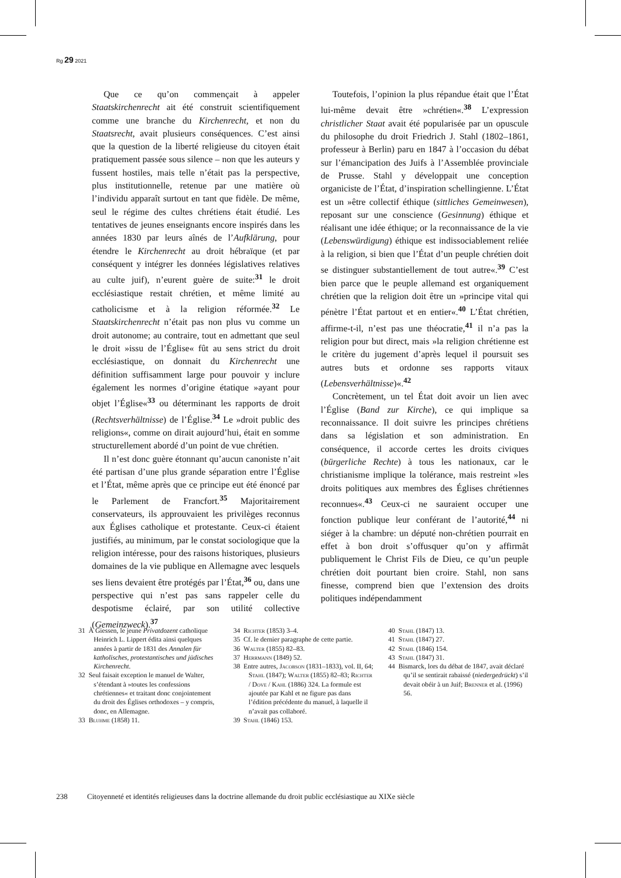Rg 29 2021
Que ce qu’on commençait à appeler Staatskirchenrecht ait été construit scientifiquement comme une branche du Kirchenrecht, et non du Staatsrecht, avait plusieurs conséquences. C’est ainsi que la question de la liberté religieuse du citoyen était pratiquement passée sous silence – non que les auteurs y fussent hostiles, mais telle n’était pas la perspective, plus institutionnelle, retenue par une matière où l’individu apparaît surtout en tant que fidèle. De même, seul le régime des cultes chrétiens était étudié. Les tentatives de jeunes enseignants encore inspirés dans les années 1830 par leurs aînés de l’Aufklärung, pour étendre le Kirchenrecht au droit hébraïque (et par conséquent y intégrer les données législatives relatives au culte juif), n’eurent guère de suite:<sup>31</sup> le droit ecclésiastique restait chrétien, et même limité au catholicisme et à la religion réformée.<sup>32</sup> Le Staatskirchenrecht n’était pas non plus vu comme un droit autonome; au contraire, tout en admettant que seul le droit »issu de l’Église« fût au sens strict du droit ecclésiastique, on donnait du Kirchenrecht une définition suffisamment large pour pouvoir y inclure également les normes d’origine étatique »ayant pour objet l’Église«<sup>33</sup> ou déterminant les rapports de droit (Rechtsverhältnisse) de l’Église.<sup>34</sup> Le »droit public des religions«, comme on dirait aujourd’hui, était en somme structurellement abordé d’un point de vue chrétien.
Il n’est donc guère étonnant qu’aucun canoniste n’ait été partisan d’une plus grande séparation entre l’Église et l’État, même après que ce principe eut été énoncé par le Parlement de Francfort.<sup>35</sup> Majoritairement conservateurs, ils approuvaient les privilèges reconnus aux Églises catholique et protestante. Ceux-ci étaient justifiés, au minimum, par le constat sociologique que la religion intéresse, pour des raisons historiques, plusieurs domaines de la vie publique en Allemagne avec lesquels ses liens devaient être protégés par l’État,<sup>36</sup> ou, dans une perspective qui n’est pas sans rappeler celle du despotisme éclairé, par son utilité collective (Gemeinzweck).<sup>37</sup>
Toutefois, l’opinion la plus répandue était que l’État lui-même devait être »chrétien«.<sup>38</sup> L’expression christlicher Staat avait été popularisée par un opuscule du philosophe du droit Friedrich J. Stahl (1802–1861, professeur à Berlin) paru en 1847 à l’occasion du débat sur l’émancipation des Juifs à l’Assemblée provinciale de Prusse. Stahl y développait une conception organiciste de l’État, d’inspiration schellingienne. L’État est un »être collectif éthique (sittliches Gemeinwesen), reposant sur une conscience (Gesinnung) éthique et réalisant une idée éthique; or la reconnaissance de la vie (Lebenswürdigung) éthique est indissociablement reliée à la religion, si bien que l’État d’un peuple chrétien doit se distinguer substantiellement de tout autre«.<sup>39</sup> C’est bien parce que le peuple allemand est organiquement chrétien que la religion doit être un »principe vital qui pénètre l’État partout et en entier«.<sup>40</sup> L’État chrétien, affirme-t-il, n’est pas une théocratie,<sup>41</sup> il n’a pas la religion pour but direct, mais »la religion chrétienne est le critère du jugement d’après lequel il poursuit ses autres buts et ordonne ses rapports vitaux (Lebensverhältnisse)«.<sup>42</sup>
Concrètement, un tel État doit avoir un lien avec l’Église (Band zur Kirche), ce qui implique sa reconnaissance. Il doit suivre les principes chrétiens dans sa législation et son administration. En conséquence, il accorde certes les droits civiques (bürgerliche Rechte) à tous les nationaux, car le christianisme implique la tolérance, mais restreint »les droits politiques aux membres des Églises chrétiennes reconnues«.<sup>43</sup> Ceux-ci ne sauraient occuper une fonction publique leur conférant de l’autorité,<sup>44</sup> ni siéger à la chambre: un député non-chrétien pourrait en effet à bon droit s’offusquer qu’on y affirmât publiquement le Christ Fils de Dieu, ce qu’un peuple chrétien doit pourtant bien croire. Stahl, non sans finesse, comprend bien que l’extension des droits politiques indépendamment
31 À Giessen, le jeune Privatdozent catholique Heinrich L. Lippert édita ainsi quelques années à partir de 1831 des Annalen für katholisches, protestantisches und jüdisches Kirchenrecht.
32 Seul faisait exception le manuel de Walter, s’étendant à »toutes les confessions chrétiennes« et traitant donc conjointement du droit des Églises orthodoxes – y compris, donc, en Allemagne.
33 Bluhme (1858) 11.
34 Richter (1853) 3–4.
35 Cf. le dernier paragraphe de cette partie.
36 Walter (1855) 82–83.
37 Herrmann (1849) 52.
38 Entre autres, Jacobson (1831–1833), vol. II, 64; Stahl (1847); Walter (1855) 82–83; Richter / Dove / Kahl (1886) 324. La formule est ajoutée par Kahl et ne figure pas dans l’édition précédente du manuel, à laquelle il n’avait pas collaboré.
39 Stahl (1846) 153.
40 Stahl (1847) 13.
41 Stahl (1847) 27.
42 Stahl (1846) 154.
43 Stahl (1847) 31.
44 Bismarck, lors du débat de 1847, avait déclaré qu’il se sentirait rabaissé (niedergedrückt) s’il devait obéir à un Juif; Brenner et al. (1996) 56.
238 Citoyenneté et identités religieuses dans la doctrine allemande du droit public ecclésiastique au XIXe siècle